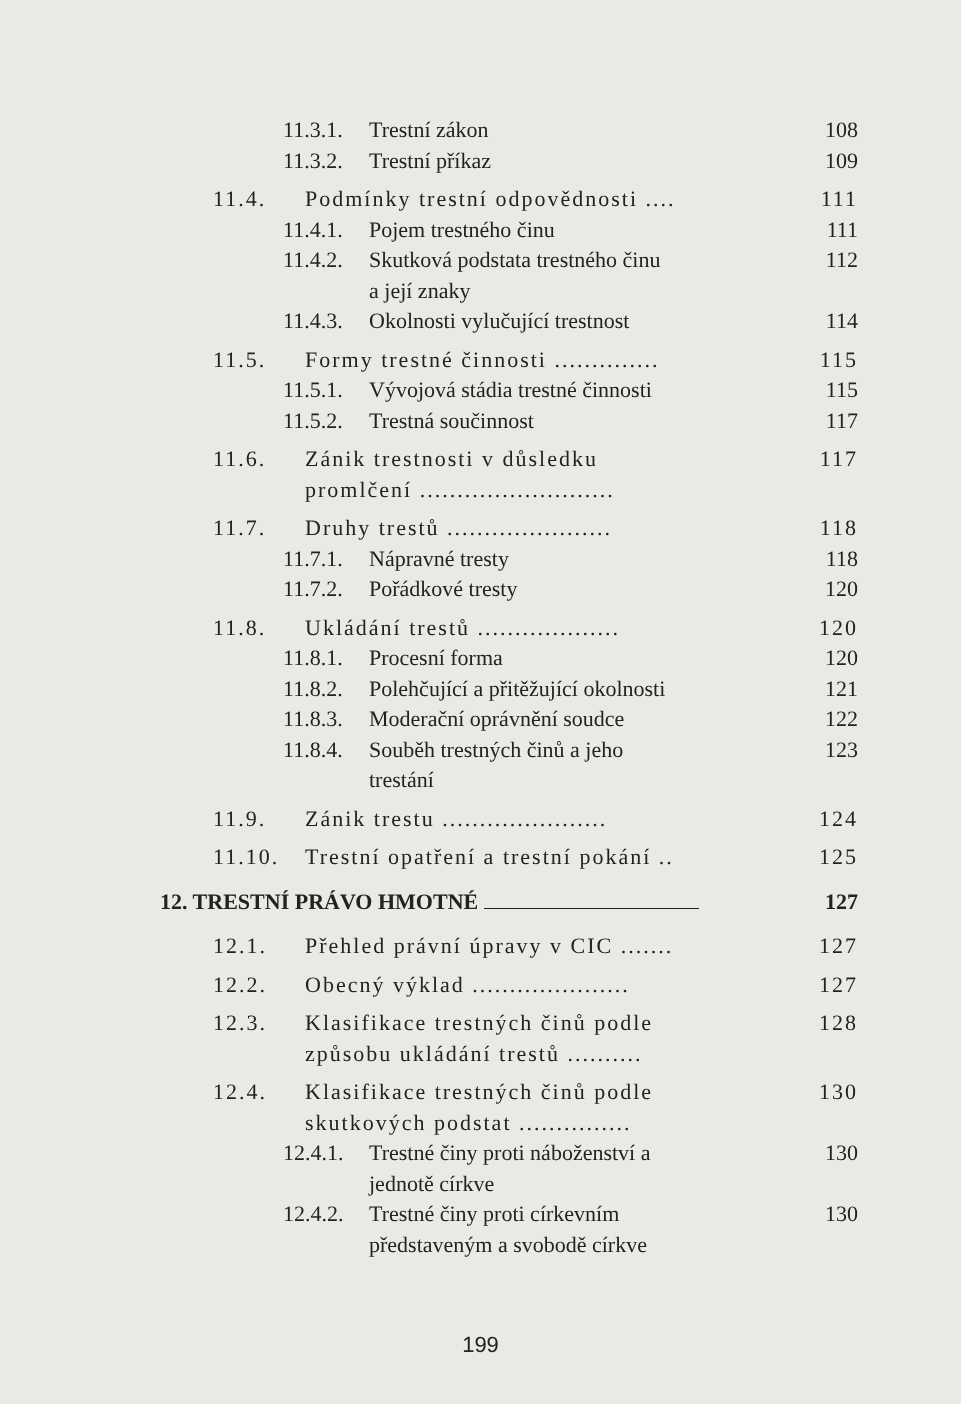11.3.1. Trestní zákon 108
11.3.2. Trestní příkaz 109
11.4. Podmínky trestní odpovědnosti .... 111
11.4.1. Pojem trestného činu 111
11.4.2. Skutková podstata trestného činu
a její znaky 112
11.4.3. Okolnosti vylučující trestnost 114
11.5. Formy trestné činnosti .............. 115
11.5.1. Vývojová stádia trestné činnosti 115
11.5.2. Trestná součinnost 117
11.6. Zánik trestnosti v důsledku
promlčení .......................... 117
11.7. Druhy trestů ...................... 118
11.7.1. Nápravné tresty 118
11.7.2. Pořádkové tresty 120
11.8. Ukládání trestů ................... 120
11.8.1. Procesní forma 120
11.8.2. Polehčující a přitěžující okolnosti 121
11.8.3. Moderační oprávnění soudce 122
11.8.4. Souběh trestných činů a jeho
trestání 123
11.9. Zánik trestu ...................... 124
11.10. Trestní opatření a trestní pokání .. 125
12. TRESTNÍ PRÁVO HMOTNÉ 127
12.1. Přehled právní úpravy v CIC ....... 127
12.2. Obecný výklad ..................... 127
12.3. Klasifikace trestných činů podle
způsobu ukládání trestů .......... 128
12.4. Klasifikace trestných činů podle
skutkových podstat ............... 130
12.4.1. Trestné činy proti náboženství a
jednotě církve 130
12.4.2. Trestné činy proti církevním
představeným a svobodě církve 130
199